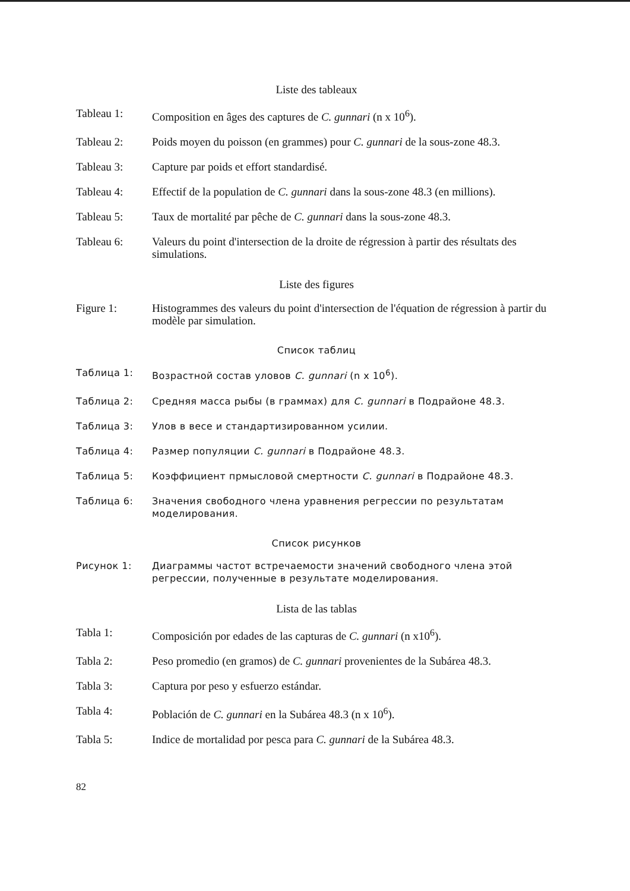Liste des tableaux
Tableau 1: Composition en âges des captures de C. gunnari (n x 10<sup>6</sup>).
Tableau 2: Poids moyen du poisson (en grammes) pour C. gunnari de la sous-zone 48.3.
Tableau 3: Capture par poids et effort standardisé.
Tableau 4: Effectif de la population de C. gunnari dans la sous-zone 48.3 (en millions).
Tableau 5: Taux de mortalité par pêche de C. gunnari dans la sous-zone 48.3.
Tableau 6: Valeurs du point d'intersection de la droite de régression à partir des résultats des simulations.
Liste des figures
Figure 1: Histogrammes des valeurs du point d'intersection de l'équation de régression à partir du modèle par simulation.
Список таблиц
Таблица 1: Возрастной состав уловов C. gunnari (n x 10<sup>6</sup>).
Таблица 2: Средняя масса рыбы (в граммах) для C. gunnari в Подрайоне 48.3.
Таблица 3: Улов в весе и стандартизированном усилии.
Таблица 4: Размер популяции C. gunnari в Подрайоне 48.3.
Таблица 5: Коэффициент прмысловой смертности C. gunnari в Подрайоне 48.3.
Таблица 6: Значения свободного члена уравнения регрессии по результатам моделирования.
Список рисунков
Рисунок 1: Диаграммы частот встречаемости значений свободного члена этой регрессии, полученные в результате моделирования.
Lista de las tablas
Tabla 1: Composición por edades de las capturas de C. gunnari (n x10<sup>6</sup>).
Tabla 2: Peso promedio (en gramos) de C. gunnari provenientes de la Subárea 48.3.
Tabla 3: Captura por peso y esfuerzo estándar.
Tabla 4: Población de C. gunnari en la Subárea 48.3 (n x 10<sup>6</sup>).
Tabla 5: Indice de mortalidad por pesca para C. gunnari de la Subárea 48.3.
82